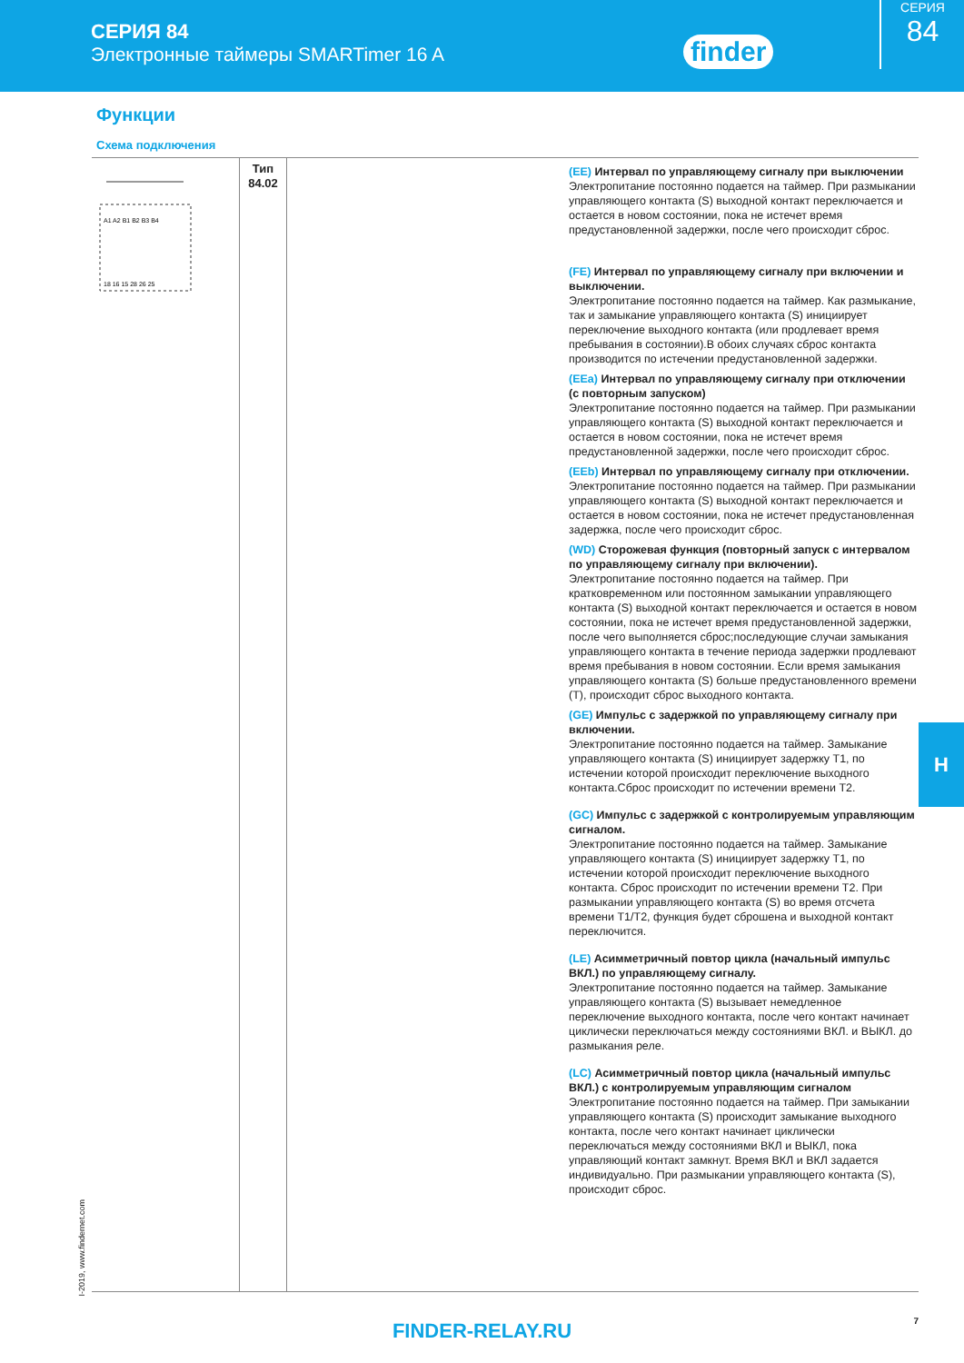СЕРИЯ 84
Электронные таймеры SMARTimer 16 A
finder
СЕРИЯ
84
Функции
Схема подключения
| A1 A2 B1 B2 B3 B4 18 16 15 28 26 25 | Тип 84.02 | | (EE) Интервал по управляющему сигналу при выключении Электропитание постоянно подается на таймер. При размыкании управляющего контакта (S) выходной контакт переключается и остается в новом состоянии, пока не истечет время предустановленной задержки, после чего происходит сброс. (FE) Интервал по управляющему сигналу при включении и выключении. Электропитание постоянно подается на таймер. Как размыкание, так и замыкание управляющего контакта (S) инициирует переключение выходного контакта (или продлевает время пребывания в состоянии).В обоих случаях сброс контакта производится по истечении предустановленной задержки. (EEa) Интервал по управляющему сигналу при отключении (с повторным запуском) Электропитание постоянно подается на таймер. При размыкании управляющего контакта (S) выходной контакт переключается и остается в новом состоянии, пока не истечет время предустановленной задержки, после чего происходит сброс. (EEb) Интервал по управляющему сигналу при отключении. Электропитание постоянно подается на таймер. При размыкании управляющего контакта (S) выходной контакт переключается и остается в новом состоянии, пока не истечет предустановленная задержка, после чего происходит сброс. (WD) Сторожевая функция (повторный запуск с интервалом по управляющему сигналу при включении). Электропитание постоянно подается на таймер. При кратковременном или постоянном замыкании управляющего контакта (S) выходной контакт переключается и остается в новом состоянии, пока не истечет время предустановленной задержки, после чего выполняется сброс;последующие случаи замыкания управляющего контакта в течение периода задержки продлевают время пребывания в новом состоянии. Если время замыкания управляющего контакта (S) больше предустановленного времени (T), происходит сброс выходного контакта. (GE) Импульс с задержкой по управляющему сигналу при включении. Электропитание постоянно подается на таймер. Замыкание управляющего контакта (S) инициирует задержку T1, по истечении которой происходит переключение выходного контакта.Сброс происходит по истечении времени T2. (GC) Импульс с задержкой с контролируемым управляющим сигналом. Электропитание постоянно подается на таймер. Замыкание управляющего контакта (S) инициирует задержку T1, по истечении которой происходит переключение выходного контакта. Сброс происходит по истечении времени T2. При размыкании управляющего контакта (S) во время отсчета времени T1/T2, функция будет сброшена и выходной контакт переключится. (LE) Асимметричный повтор цикла (начальный импульс ВКЛ.) по управляющему сигналу. Электропитание постоянно подается на таймер. Замыкание управляющего контакта (S) вызывает немедленное переключение выходного контакта, после чего контакт начинает циклически переключаться между состояниями ВКЛ. и ВЫКЛ. до размыкания реле. (LC) Асимметричный повтор цикла (начальный импульс ВКЛ.) с контролируемым управляющим сигналом Электропитание постоянно подается на таймер. При замыкании управляющего контакта (S) происходит замыкание выходного контакта, после чего контакт начинает циклически переключаться между состояниями ВКЛ и ВЫКЛ, пока управляющий контакт замкнут. Время ВКЛ и ВКЛ задается индивидуально. При размыкании управляющего контакта (S), происходит сброс. |
H
I-2019, www.findernet.com
FINDER-RELAY.RU
7